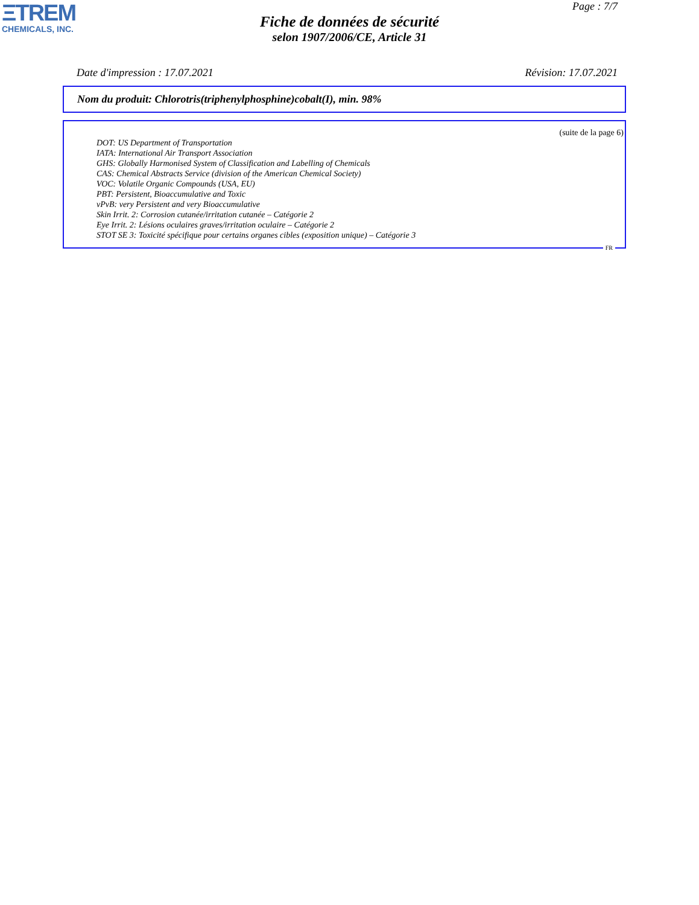ΞTREM
CHEMICALS, INC.
Page : 7/7
Fiche de données de sécurité
selon 1907/2006/CE, Article 31
Date d'impression : 17.07.2021 Révision: 17.07.2021
Nom du produit: Chlorotris(triphenylphosphine)cobalt(I), min. 98%
(suite de la page 6)
DOT: US Department of Transportation
IATA: International Air Transport Association
GHS: Globally Harmonised System of Classification and Labelling of Chemicals
CAS: Chemical Abstracts Service (division of the American Chemical Society)
VOC: Volatile Organic Compounds (USA, EU)
PBT: Persistent, Bioaccumulative and Toxic
vPvB: very Persistent and very Bioaccumulative
Skin Irrit. 2: Corrosion cutanée/irritation cutanée – Catégorie 2
Eye Irrit. 2: Lésions oculaires graves/irritation oculaire – Catégorie 2
STOT SE 3: Toxicité spécifique pour certains organes cibles (exposition unique) – Catégorie 3
FR